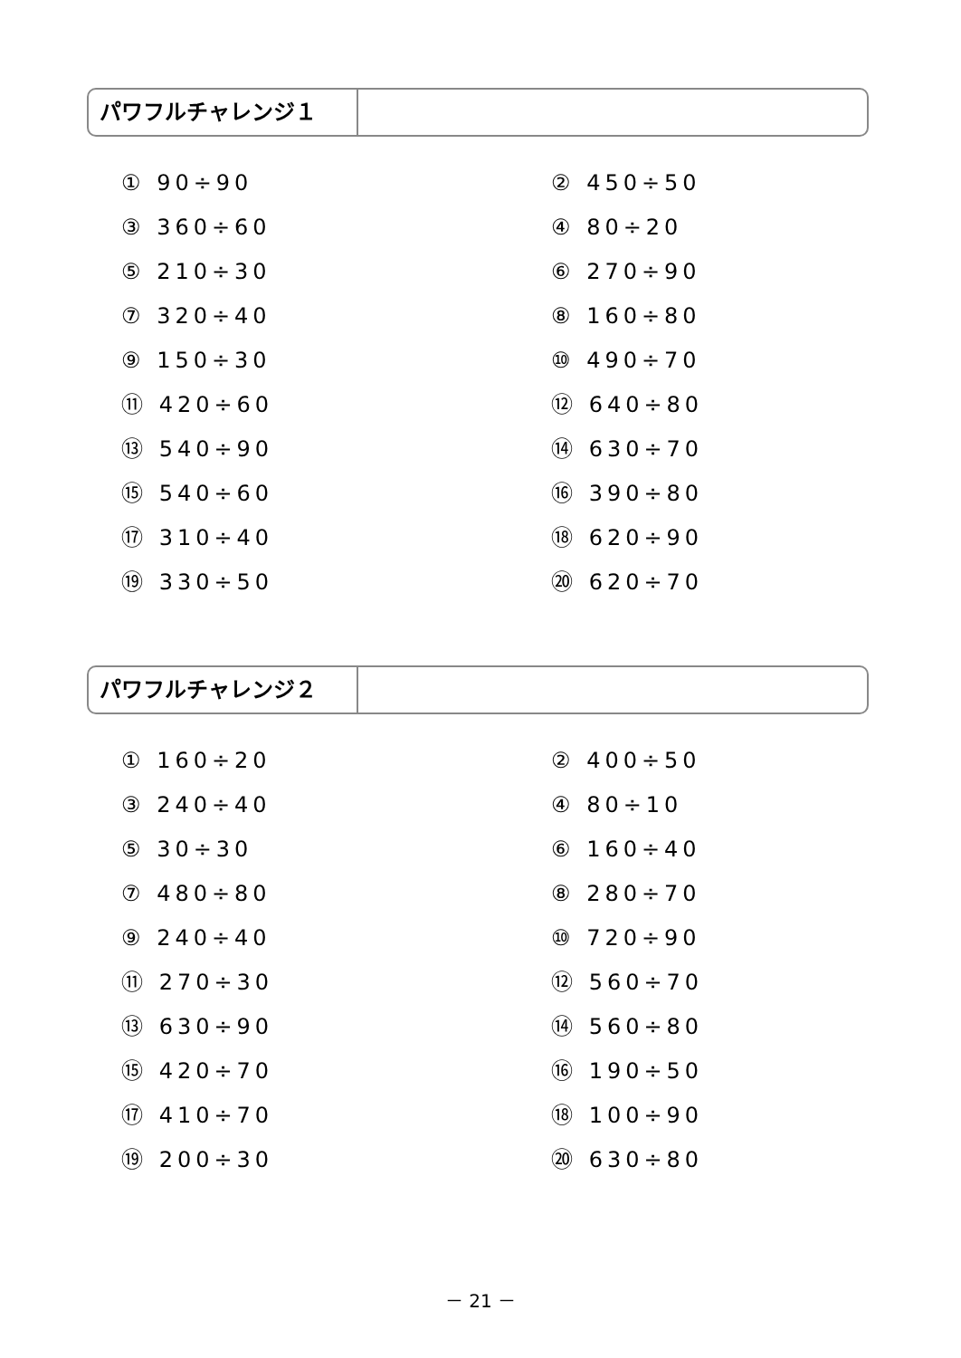パワフルチャレンジ１
① 90÷90
② 450÷50
③ 360÷60
④ 80÷20
⑤ 210÷30
⑥ 270÷90
⑦ 320÷40
⑧ 160÷80
⑨ 150÷30
⑩ 490÷70
⑪ 420÷60
⑫ 640÷80
⑬ 540÷90
⑭ 630÷70
⑮ 540÷60
⑯ 390÷80
⑰ 310÷40
⑱ 620÷90
⑲ 330÷50
⑳ 620÷70
パワフルチャレンジ２
① 160÷20
② 400÷50
③ 240÷40
④ 80÷10
⑤ 30÷30
⑥ 160÷40
⑦ 480÷80
⑧ 280÷70
⑨ 240÷40
⑩ 720÷90
⑪ 270÷30
⑫ 560÷70
⑬ 630÷90
⑭ 560÷80
⑮ 420÷70
⑯ 190÷50
⑰ 410÷70
⑱ 100÷90
⑲ 200÷30
⑳ 630÷80
－ 21 －